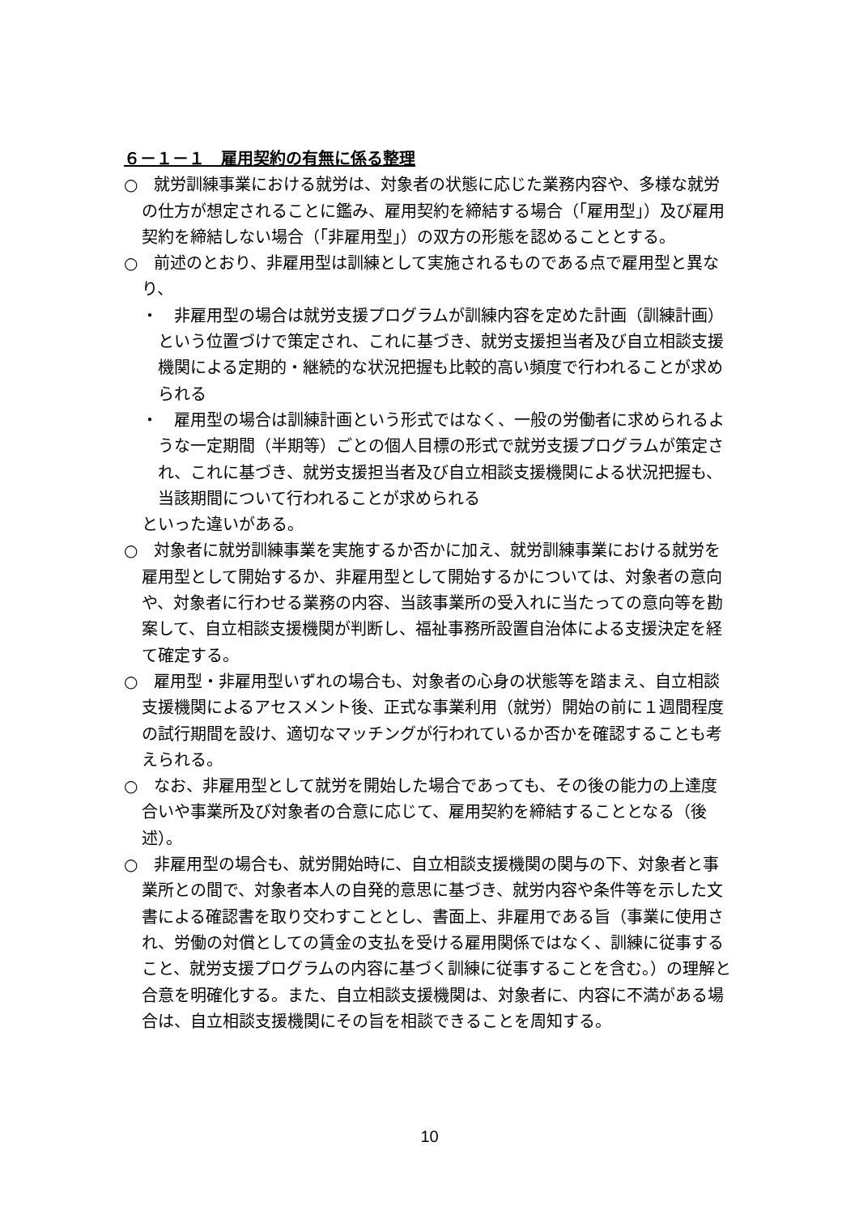６－１－１　雇用契約の有無に係る整理
○　就労訓練事業における就労は、対象者の状態に応じた業務内容や、多様な就労の仕方が想定されることに鑑み、雇用契約を締結する場合（「雇用型」）及び雇用契約を締結しない場合（「非雇用型」）の双方の形態を認めることとする。
○　前述のとおり、非雇用型は訓練として実施されるものである点で雇用型と異なり、
・　非雇用型の場合は就労支援プログラムが訓練内容を定めた計画（訓練計画）という位置づけで策定され、これに基づき、就労支援担当者及び自立相談支援機関による定期的・継続的な状況把握も比較的高い頻度で行われることが求められる
・　雇用型の場合は訓練計画という形式ではなく、一般の労働者に求められるような一定期間（半期等）ごとの個人目標の形式で就労支援プログラムが策定され、これに基づき、就労支援担当者及び自立相談支援機関による状況把握も、当該期間について行われることが求められる
といった違いがある。
○　対象者に就労訓練事業を実施するか否かに加え、就労訓練事業における就労を雇用型として開始するか、非雇用型として開始するかについては、対象者の意向や、対象者に行わせる業務の内容、当該事業所の受入れに当たっての意向等を勘案して、自立相談支援機関が判断し、福祉事務所設置自治体による支援決定を経て確定する。
○　雇用型・非雇用型いずれの場合も、対象者の心身の状態等を踏まえ、自立相談支援機関によるアセスメント後、正式な事業利用（就労）開始の前に１週間程度の試行期間を設け、適切なマッチングが行われているか否かを確認することも考えられる。
○　なお、非雇用型として就労を開始した場合であっても、その後の能力の上達度合いや事業所及び対象者の合意に応じて、雇用契約を締結することとなる（後述）。
○　非雇用型の場合も、就労開始時に、自立相談支援機関の関与の下、対象者と事業所との間で、対象者本人の自発的意思に基づき、就労内容や条件等を示した文書による確認書を取り交わすこととし、書面上、非雇用である旨（事業に使用され、労働の対償としての賃金の支払を受ける雇用関係ではなく、訓練に従事すること、就労支援プログラムの内容に基づく訓練に従事することを含む。）の理解と合意を明確化する。また、自立相談支援機関は、対象者に、内容に不満がある場合は、自立相談支援機関にその旨を相談できることを周知する。
10